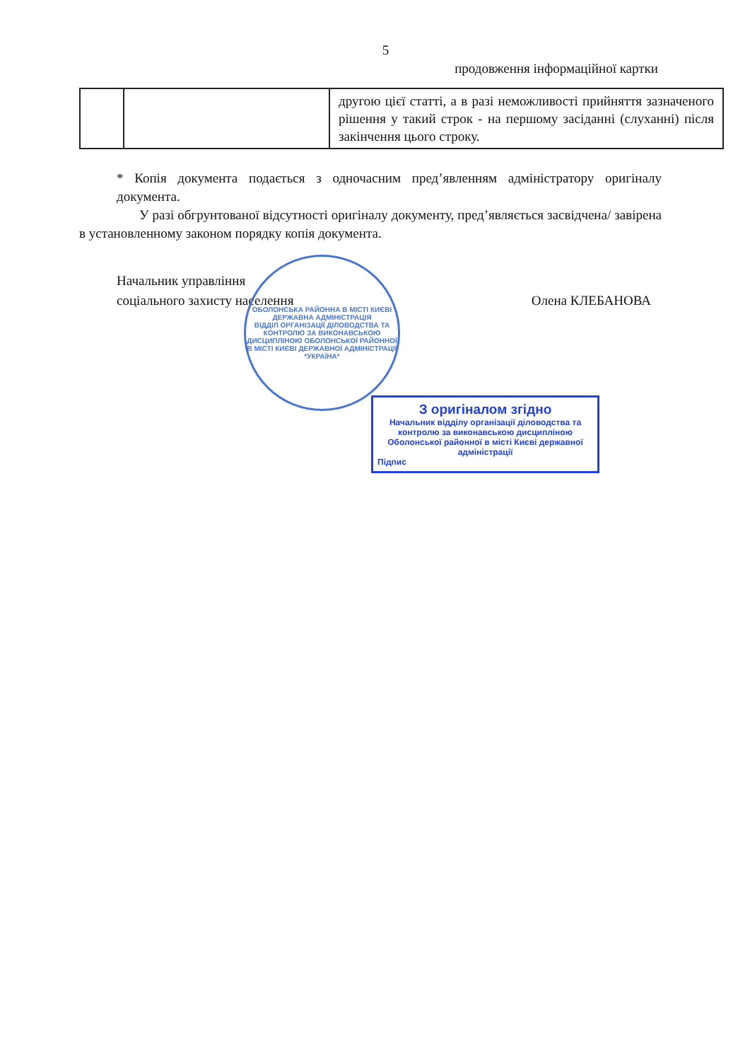5
продовження інформаційної картки
| | | другою цієї статті, а в разі неможливості прийняття зазначеного рішення у такий строк - на першому засіданні (слуханні) після закінчення цього строку. |
* Копія документа подається з одночасним пред’явленням адміністратору оригіналу документа.
У разі обгрунтованої відсутності оригіналу документу, пред’являється засвідчена/ завірена в установленному законом порядку копія документа.
Начальник управління
соціального захисту населення
Олена КЛЕБАНОВА
ОБОЛОНСЬКА РАЙОННА В МІСТІ КИЄВІ ДЕРЖАВНА АДМІНІСТРАЦІЯ
ВІДДІЛ ОРГАНІЗАЦІЇ ДІЛОВОДСТВА ТА КОНТРОЛЮ ЗА ВИКОНАВСЬКОЮ ДИСЦИПЛІНОЮ ОБОЛОНСЬКОЇ РАЙОННОЇ В МІСТІ КИЄВІ ДЕРЖАВНОЇ АДМІНІСТРАЦІЇ
*УКРАЇНА*
З оригіналом згідно
Начальник відділу організації діловодства та контролю за виконавською дисципліною Оболонської районної в місті Києві державної адміністрації
Підпис